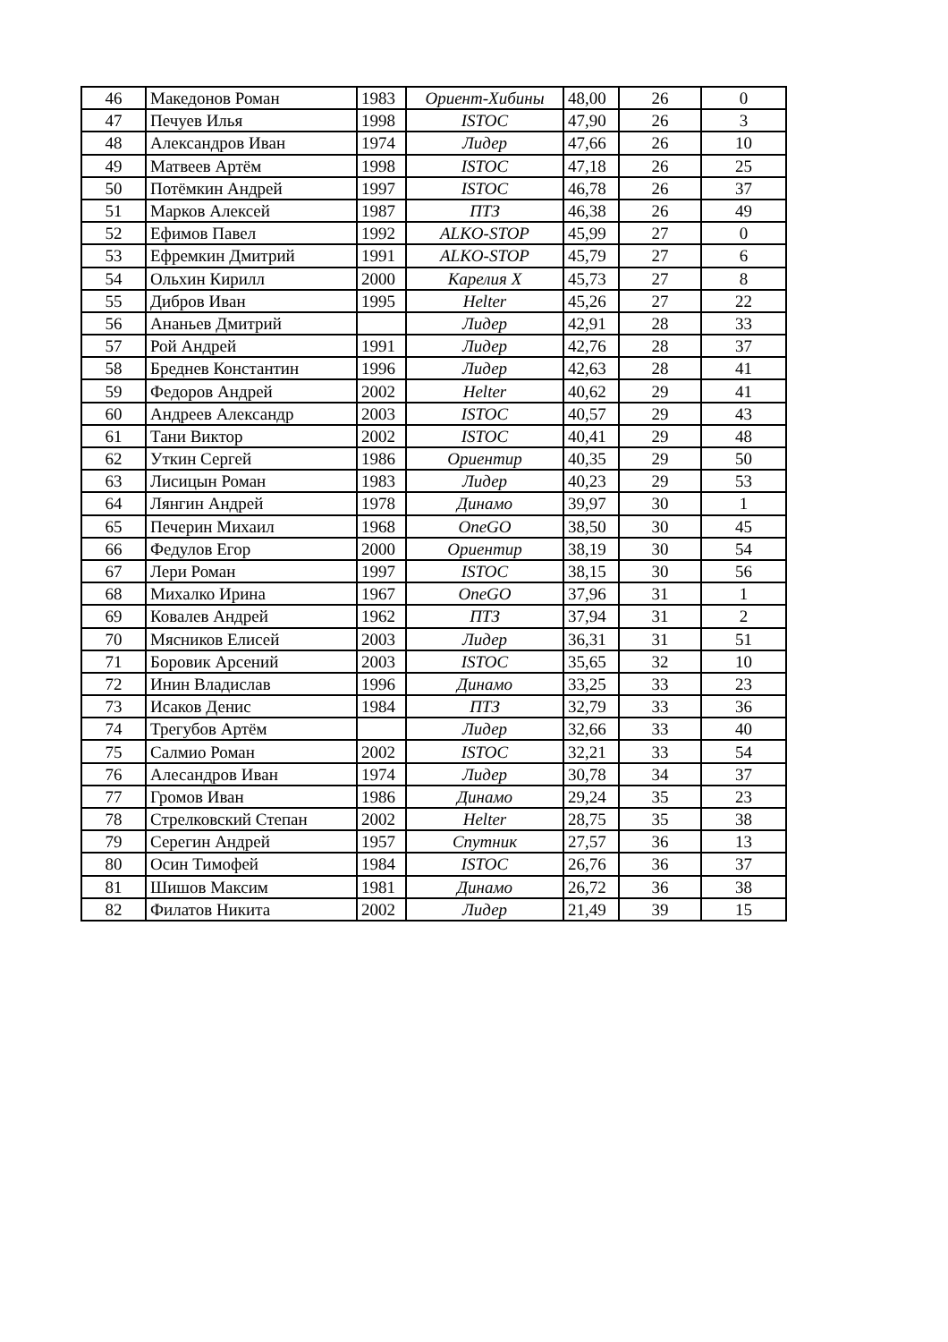| 46 | Македонов Роман | 1983 | Ориент-Хибины | 48,00 | 26 | 0 |
| 47 | Печуев Илья | 1998 | ISTOC | 47,90 | 26 | 3 |
| 48 | Александров Иван | 1974 | Лидер | 47,66 | 26 | 10 |
| 49 | Матвеев Артём | 1998 | ISTOC | 47,18 | 26 | 25 |
| 50 | Потёмкин Андрей | 1997 | ISTOC | 46,78 | 26 | 37 |
| 51 | Марков Алексей | 1987 | ПТЗ | 46,38 | 26 | 49 |
| 52 | Ефимов Павел | 1992 | ALKO-STOP | 45,99 | 27 | 0 |
| 53 | Ефремкин Дмитрий | 1991 | ALKO-STOP | 45,79 | 27 | 6 |
| 54 | Ольхин Кирилл | 2000 | Карелия X | 45,73 | 27 | 8 |
| 55 | Дибров Иван | 1995 | Helter | 45,26 | 27 | 22 |
| 56 | Ананьев Дмитрий | | Лидер | 42,91 | 28 | 33 |
| 57 | Рой Андрей | 1991 | Лидер | 42,76 | 28 | 37 |
| 58 | Бреднев Константин | 1996 | Лидер | 42,63 | 28 | 41 |
| 59 | Федоров Андрей | 2002 | Helter | 40,62 | 29 | 41 |
| 60 | Андреев Александр | 2003 | ISTOC | 40,57 | 29 | 43 |
| 61 | Тани Виктор | 2002 | ISTOC | 40,41 | 29 | 48 |
| 62 | Уткин Сергей | 1986 | Ориентир | 40,35 | 29 | 50 |
| 63 | Лисицын Роман | 1983 | Лидер | 40,23 | 29 | 53 |
| 64 | Лянгин Андрей | 1978 | Динамо | 39,97 | 30 | 1 |
| 65 | Печерин Михаил | 1968 | OneGO | 38,50 | 30 | 45 |
| 66 | Федулов Егор | 2000 | Ориентир | 38,19 | 30 | 54 |
| 67 | Лери Роман | 1997 | ISTOC | 38,15 | 30 | 56 |
| 68 | Михалко Ирина | 1967 | OneGO | 37,96 | 31 | 1 |
| 69 | Ковалев Андрей | 1962 | ПТЗ | 37,94 | 31 | 2 |
| 70 | Мясников Елисей | 2003 | Лидер | 36,31 | 31 | 51 |
| 71 | Боровик Арсений | 2003 | ISTOC | 35,65 | 32 | 10 |
| 72 | Инин Владислав | 1996 | Динамо | 33,25 | 33 | 23 |
| 73 | Исаков Денис | 1984 | ПТЗ | 32,79 | 33 | 36 |
| 74 | Трегубов Артём | | Лидер | 32,66 | 33 | 40 |
| 75 | Салмио Роман | 2002 | ISTOC | 32,21 | 33 | 54 |
| 76 | Алесандров Иван | 1974 | Лидер | 30,78 | 34 | 37 |
| 77 | Громов Иван | 1986 | Динамо | 29,24 | 35 | 23 |
| 78 | Стрелковский Степан | 2002 | Helter | 28,75 | 35 | 38 |
| 79 | Серегин Андрей | 1957 | Спутник | 27,57 | 36 | 13 |
| 80 | Осин Тимофей | 1984 | ISTOC | 26,76 | 36 | 37 |
| 81 | Шишов Максим | 1981 | Динамо | 26,72 | 36 | 38 |
| 82 | Филатов Никита | 2002 | Лидер | 21,49 | 39 | 15 |